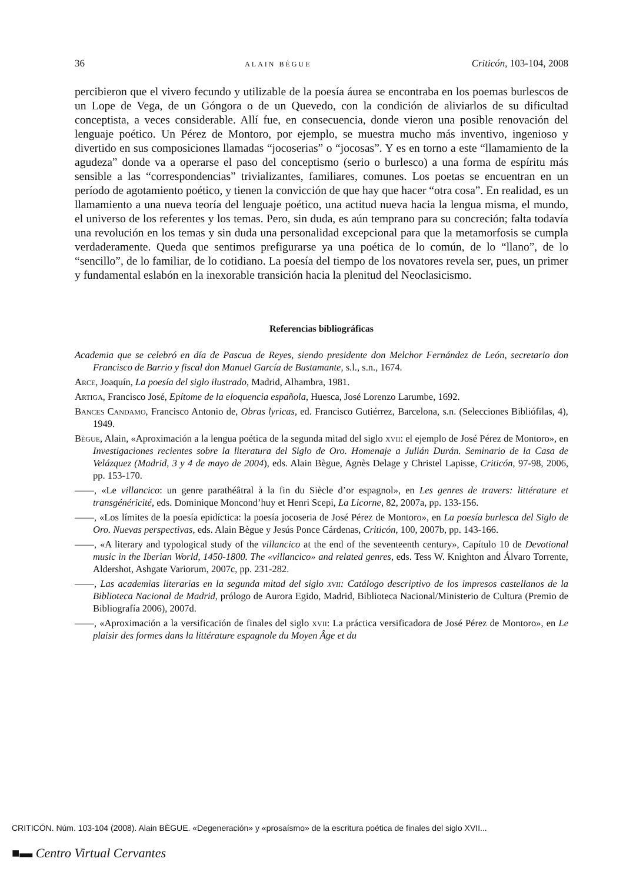36 ALAIN BÈGUE Criticón, 103-104, 2008
percibieron que el vivero fecundo y utilizable de la poesía áurea se encontraba en los poemas burlescos de un Lope de Vega, de un Góngora o de un Quevedo, con la condición de aliviarlos de su dificultad conceptista, a veces considerable. Allí fue, en consecuencia, donde vieron una posible renovación del lenguaje poético. Un Pérez de Montoro, por ejemplo, se muestra mucho más inventivo, ingenioso y divertido en sus composiciones llamadas “jocoserias” o “jocosas”. Y es en torno a este “llamamiento de la agudeza” donde va a operarse el paso del conceptismo (serio o burlesco) a una forma de espíritu más sensible a las “correspondencias” trivializantes, familiares, comunes. Los poetas se encuentran en un período de agotamiento poético, y tienen la convicción de que hay que hacer “otra cosa”. En realidad, es un llamamiento a una nueva teoría del lenguaje poético, una actitud nueva hacia la lengua misma, el mundo, el universo de los referentes y los temas. Pero, sin duda, es aún temprano para su concreción; falta todavía una revolución en los temas y sin duda una personalidad excepcional para que la metamorfosis se cumpla verdaderamente. Queda que sentimos prefigurarse ya una poética de lo común, de lo “llano”, de lo “sencillo”, de lo familiar, de lo cotidiano. La poesía del tiempo de los novatores revela ser, pues, un primer y fundamental eslabón en la inexorable transición hacia la plenitud del Neoclasicismo.
Referencias bibliográficas
Academia que se celebró en día de Pascua de Reyes, siendo presidente don Melchor Fernández de León, secretario don Francisco de Barrio y fiscal don Manuel García de Bustamante, s.l., s.n., 1674.
Arce, Joaquín, La poesía del siglo ilustrado, Madrid, Alhambra, 1981.
Artiga, Francisco José, Epítome de la eloquencia española, Huesca, José Lorenzo Larumbe, 1692.
Bances Candamo, Francisco Antonio de, Obras lyricas, ed. Francisco Gutiérrez, Barcelona, s.n. (Selecciones Bibliófilas, 4), 1949.
Bègue, Alain, «Aproximación a la lengua poética de la segunda mitad del siglo xvii: el ejemplo de José Pérez de Montoro», en Investigaciones recientes sobre la literatura del Siglo de Oro. Homenaje a Julián Durán. Seminario de la Casa de Velázquez (Madrid, 3 y 4 de mayo de 2004), eds. Alain Bègue, Agnès Delage y Christel Lapisse, Criticón, 97-98, 2006, pp. 153-170.
——, «Le villancico: un genre parathéâtral à la fin du Siècle d’or espagnol», en Les genres de travers: littérature et transgénéricité, eds. Dominique Moncond’huy et Henri Scepi, La Licorne, 82, 2007a, pp. 133-156.
——, «Los límites de la poesía epidíctica: la poesía jocoseria de José Pérez de Montoro», en La poesía burlesca del Siglo de Oro. Nuevas perspectivas, eds. Alain Bègue y Jesús Ponce Cárdenas, Criticón, 100, 2007b, pp. 143-166.
——, «A literary and typological study of the villancico at the end of the seventeenth century», Capítulo 10 de Devotional music in the Iberian World, 1450-1800. The «villancico» and related genres, eds. Tess W. Knighton and Álvaro Torrente, Aldershot, Ashgate Variorum, 2007c, pp. 231-282.
——, Las academias literarias en la segunda mitad del siglo xvii: Catálogo descriptivo de los impresos castellanos de la Biblioteca Nacional de Madrid, prólogo de Aurora Egido, Madrid, Biblioteca Nacional/Ministerio de Cultura (Premio de Bibliografía 2006), 2007d.
——, «Aproximación a la versificación de finales del siglo xvii: La práctica versificadora de José Pérez de Montoro», en Le plaisir des formes dans la littérature espagnole du Moyen Âge et du
CRITICÓN. Núm. 103-104 (2008). Alain BÈGUE. «Degeneración» y «prosaísmo» de la escritura poética de finales del siglo XVII...
■▬ Centro Virtual Cervantes